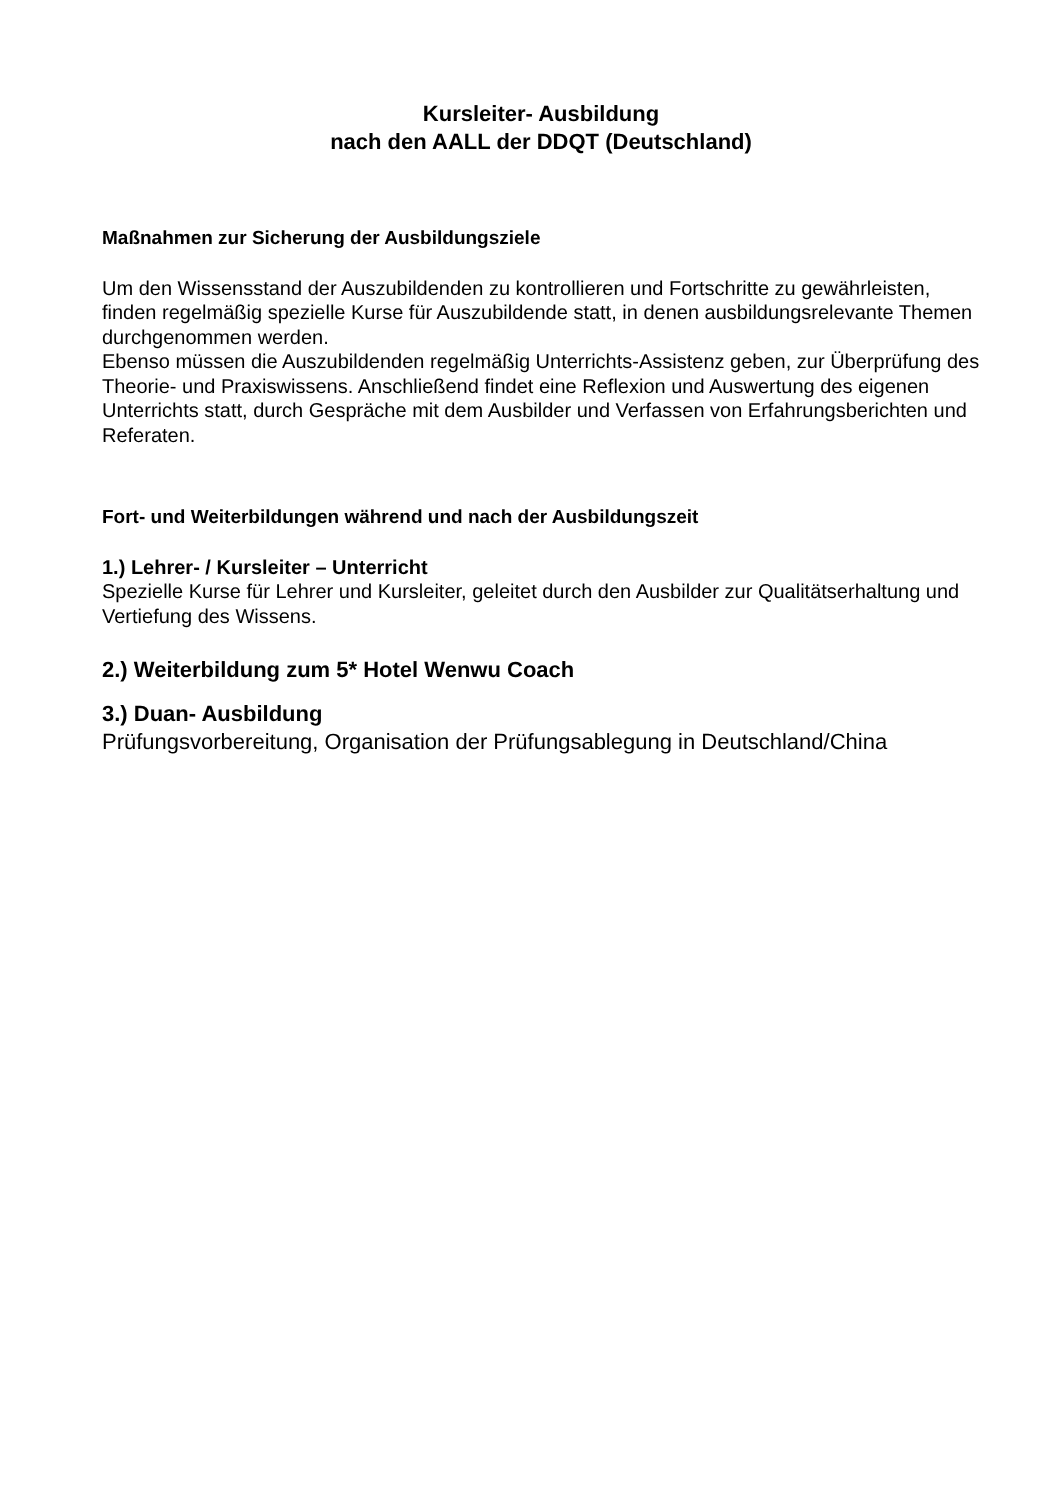Kursleiter- Ausbildung
nach den AALL der DDQT (Deutschland)
Maßnahmen zur Sicherung der Ausbildungsziele
Um den Wissensstand der Auszubildenden zu kontrollieren und Fortschritte zu gewährleisten, finden regelmäßig spezielle Kurse für Auszubildende statt, in denen ausbildungsrelevante Themen durchgenommen werden.
Ebenso müssen die Auszubildenden regelmäßig Unterrichts-Assistenz geben, zur Überprüfung des Theorie- und Praxiswissens. Anschließend findet eine Reflexion und Auswertung des eigenen Unterrichts statt, durch Gespräche mit dem Ausbilder und Verfassen von Erfahrungsberichten und Referaten.
Fort- und Weiterbildungen während und nach der Ausbildungszeit
1.) Lehrer- / Kursleiter – Unterricht
Spezielle Kurse für Lehrer und Kursleiter, geleitet durch den Ausbilder zur Qualitätserhaltung und Vertiefung des Wissens.
2.) Weiterbildung zum 5* Hotel Wenwu Coach
3.) Duan- Ausbildung
Prüfungsvorbereitung, Organisation der Prüfungsablegung in Deutschland/China